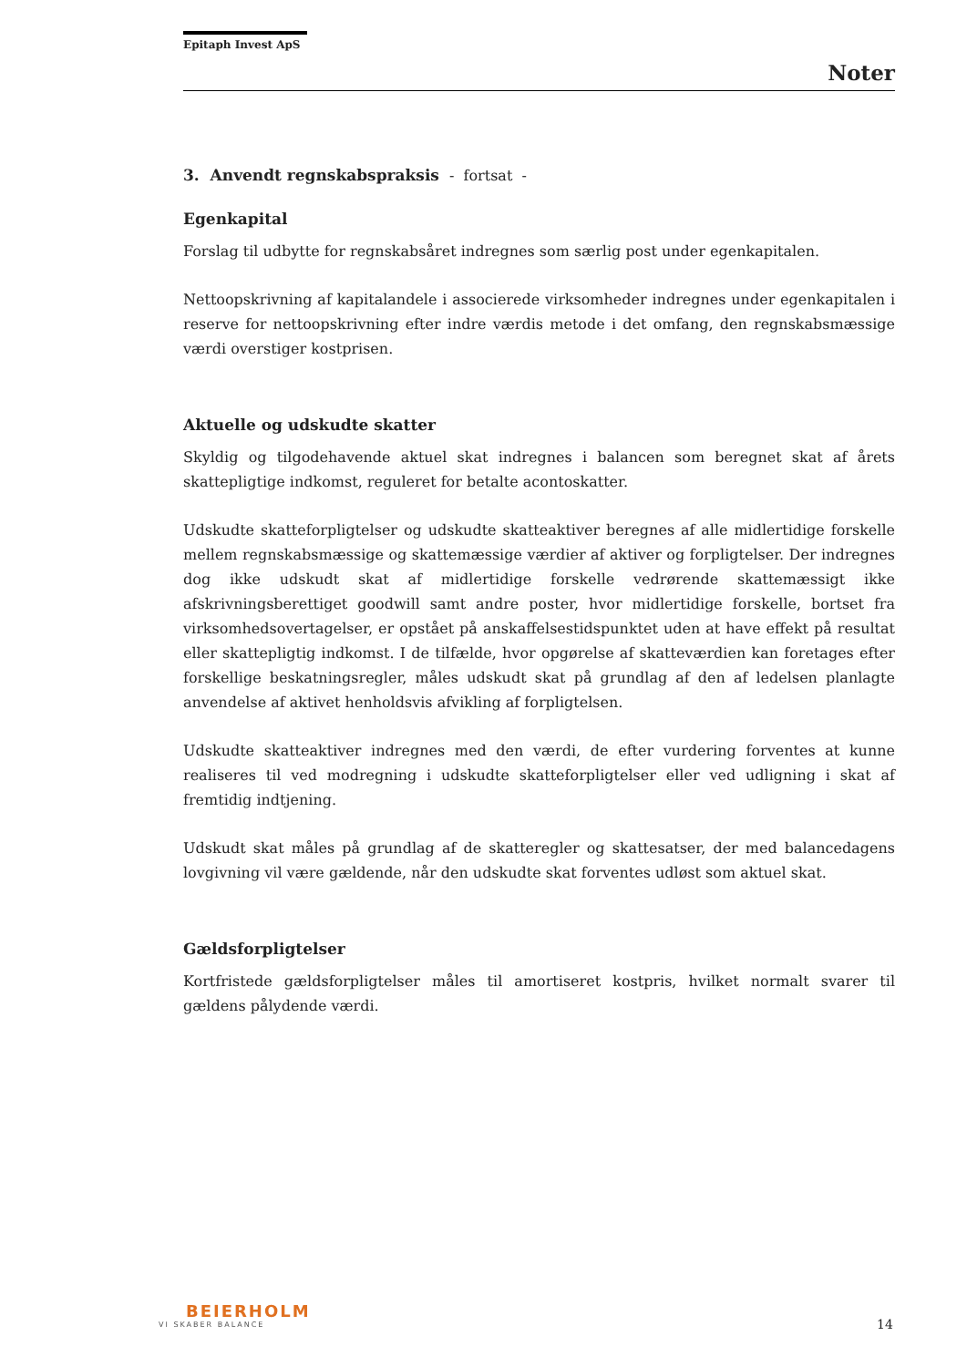Epitaph Invest ApS
Noter
3. Anvendt regnskabspraksis - fortsat -
Egenkapital
Forslag til udbytte for regnskabsåret indregnes som særlig post under egenkapitalen.
Nettoopskrivning af kapitalandele i associerede virksomheder indregnes under egenkapitalen i reserve for nettoopskrivning efter indre værdis metode i det omfang, den regnskabsmæssige værdi overstiger kostprisen.
Aktuelle og udskudte skatter
Skyldig og tilgodehavende aktuel skat indregnes i balancen som beregnet skat af årets skattepligtige indkomst, reguleret for betalte acontoskatter.
Udskudte skatteforpligtelser og udskudte skatteaktiver beregnes af alle midlertidige forskelle mellem regnskabsmæssige og skattemæssige værdier af aktiver og forpligtelser. Der indregnes dog ikke udskudt skat af midlertidige forskelle vedrørende skattemæssigt ikke afskrivningsberettiget goodwill samt andre poster, hvor midlertidige forskelle, bortset fra virksomhedsovertagelser, er opstået på anskaffelsestidspunktet uden at have effekt på resultat eller skattepligtig indkomst. I de tilfælde, hvor opgørelse af skatteværdien kan foretages efter forskellige beskatningsregler, måles udskudt skat på grundlag af den af ledelsen planlagte anvendelse af aktivet henholdsvis afvikling af forpligtelsen.
Udskudte skatteaktiver indregnes med den værdi, de efter vurdering forventes at kunne realiseres til ved modregning i udskudte skatteforpligtelser eller ved udligning i skat af fremtidig indtjening.
Udskudt skat måles på grundlag af de skatteregler og skattesatser, der med balancedagens lovgivning vil være gældende, når den udskudte skat forventes udløst som aktuel skat.
Gældsforpligtelser
Kortfristede gældsforpligtelser måles til amortiseret kostpris, hvilket normalt svarer til gældens pålydende værdi.
BEIERHOLM
VI SKABER BALANCE
14